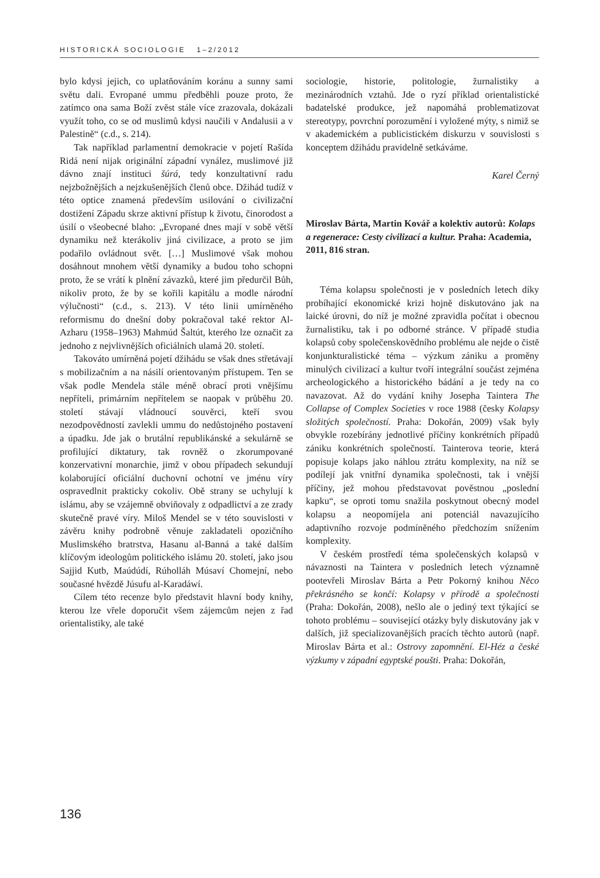HISTORICKÁ SOCIOLOGIE 1–2/2012
bylo kdysi jejich, co uplatňováním koránu a sunny sami světu dali. Evropané ummu předběhli pouze proto, že zatímco ona sama Boží zvěst stále více zrazovala, dokázali využít toho, co se od muslimů kdysi naučili v Andalusii a v Palestině“ (c.d., s. 214).
Tak například parlamentní demokracie v pojetí Rašída Ridá není nijak originální západní vynález, muslimové již dávno znají instituci šúrá, tedy konzultativní radu nejzbožnějších a nejzkušenějších členů obce. Džihád tudíž v této optice znamená především usilování o civilizační dostižení Západu skrze aktivní přístup k životu, činorodost a úsilí o všeobecné blaho: „Evropané dnes mají v sobě větší dynamiku než kterákoliv jiná civilizace, a proto se jim podařilo ovládnout svět. […] Muslimové však mohou dosáhnout mnohem větší dynamiky a budou toho schopni proto, že se vrátí k plnění závazků, které jim předurčil Bůh, nikoliv proto, že by se kořili kapitálu a modle národní výlučnosti“ (c.d., s. 213). V této linii umírněného reformismu do dnešní doby pokračoval také rektor Al-Azharu (1958–1963) Mahmúd Šaltút, kterého lze označit za jednoho z nejvlivnějších oficiálních ulamá 20. století.
Takováto umírněná pojetí džihádu se však dnes střetávají s mobilizačním a na násilí orientovaným přístupem. Ten se však podle Mendela stále méně obrací proti vnějšímu nepříteli, primárním nepřítelem se naopak v průběhu 20. století stávají vládnoucí souvěrci, kteří svou nezodpovědností zavlekli ummu do nedůstojného postavení a úpadku. Jde jak o brutální republikánské a sekulárně se profilující diktatury, tak rovněž o zkorumpované konzervativní monarchie, jimž v obou případech sekundují kolaborující oficiální duchovní ochotní ve jménu víry ospravedlnit prakticky cokoliv. Obě strany se uchylují k islámu, aby se vzájemně obviňovaly z odpadlictví a ze zrady skutečně pravé víry. Miloš Mendel se v této souvislosti v závěru knihy podrobně věnuje zakladateli opozičního Muslimského bratrstva, Hasanu al-Banná a také dalším klíčovým ideologům politického islámu 20. století, jako jsou Sajjid Kutb, Maúdúdí, Rúholláh Músaví Chomejní, nebo současné hvězdě Júsufu al-Karadáwí.
Cílem této recenze bylo představit hlavní body knihy, kterou lze vřele doporučit všem zájemcům nejen z řad orientalistiky, ale také
sociologie, historie, politologie, žurnalistiky a mezinárodních vztahů. Jde o ryzí příklad orientalistické badatelské produkce, jež napomáhá problematizovat stereotypy, povrchní porozumění i vyložené mýty, s nimiž se v akademickém a publicistickém diskurzu v souvislosti s konceptem džihádu pravidelně setkáváme.
Karel Černý
Miroslav Bárta, Martin Kovář a kolektiv autorů: Kolaps a regenerace: Cesty civilizací a kultur. Praha: Academia, 2011, 816 stran.
Téma kolapsu společnosti je v posledních letech díky probíhající ekonomické krizi hojně diskutováno jak na laické úrovni, do níž je možné zpravidla počítat i obecnou žurnalistiku, tak i po odborné stránce. V případě studia kolapsů coby společenskovědního problému ale nejde o čistě konjunkturalistické téma – výzkum zániku a proměny minulých civilizací a kultur tvoří integrální součást zejména archeologického a historického bádání a je tedy na co navazovat. Až do vydání knihy Josepha Taintera The Collapse of Complex Societies v roce 1988 (česky Kolapsy složitých společností. Praha: Dokořán, 2009) však byly obvykle rozebírány jednotlivé příčiny konkrétních případů zániku konkrétních společností. Tainterova teorie, která popisuje kolaps jako náhlou ztrátu komplexity, na níž se podílejí jak vnitřní dynamika společnosti, tak i vnější příčiny, jež mohou představovat pověstnou „poslední kapku“, se oproti tomu snažila poskytnout obecný model kolapsu a neopomíjela ani potenciál navazujícího adaptivního rozvoje podmíněného předchozím snížením komplexity.
V českém prostředí téma společenských kolapsů v návaznosti na Taintera v posledních letech významně pootevřeli Miroslav Bárta a Petr Pokorný knihou Něco překrásného se končí: Kolapsy v přírodě a společnosti (Praha: Dokořán, 2008), nešlo ale o jediný text týkající se tohoto problému – související otázky byly diskutovány jak v dalších, již specializovanějších pracích těchto autorů (např. Miroslav Bárta et al.: Ostrovy zapomnění. El-Héz a české výzkumy v západní egyptské poušti. Praha: Dokořán,
136